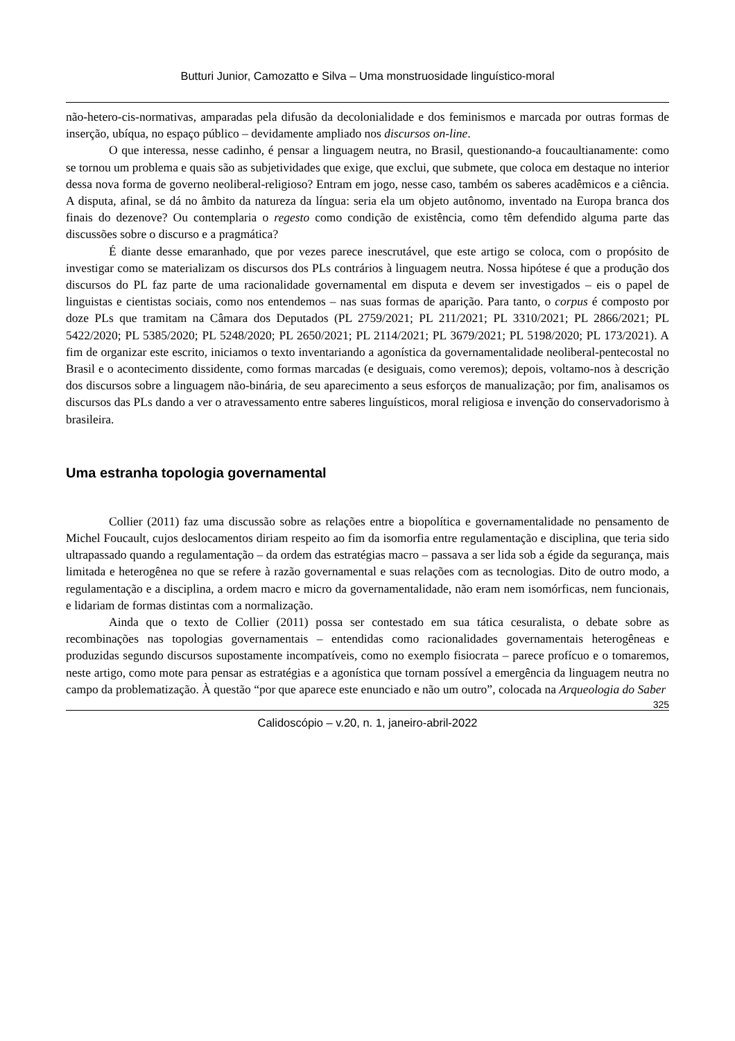Butturi Junior, Camozatto e Silva – Uma monstruosidade linguístico-moral
não-hetero-cis-normativas, amparadas pela difusão da decolonialidade e dos feminismos e marcada por outras formas de inserção, ubíqua, no espaço público – devidamente ampliado nos discursos on-line.
O que interessa, nesse cadinho, é pensar a linguagem neutra, no Brasil, questionando-a foucaultianamente: como se tornou um problema e quais são as subjetividades que exige, que exclui, que submete, que coloca em destaque no interior dessa nova forma de governo neoliberal-religioso? Entram em jogo, nesse caso, também os saberes acadêmicos e a ciência. A disputa, afinal, se dá no âmbito da natureza da língua: seria ela um objeto autônomo, inventado na Europa branca dos finais do dezenove? Ou contemplaria o regesto como condição de existência, como têm defendido alguma parte das discussões sobre o discurso e a pragmática?
É diante desse emaranhado, que por vezes parece inescrutável, que este artigo se coloca, com o propósito de investigar como se materializam os discursos dos PLs contrários à linguagem neutra. Nossa hipótese é que a produção dos discursos do PL faz parte de uma racionalidade governamental em disputa e devem ser investigados – eis o papel de linguistas e cientistas sociais, como nos entendemos – nas suas formas de aparição. Para tanto, o corpus é composto por doze PLs que tramitam na Câmara dos Deputados (PL 2759/2021; PL 211/2021; PL 3310/2021; PL 2866/2021; PL 5422/2020; PL 5385/2020; PL 5248/2020; PL 2650/2021; PL 2114/2021; PL 3679/2021; PL 5198/2020; PL 173/2021). A fim de organizar este escrito, iniciamos o texto inventariando a agonística da governamentalidade neoliberal-pentecostal no Brasil e o acontecimento dissidente, como formas marcadas (e desiguais, como veremos); depois, voltamo-nos à descrição dos discursos sobre a linguagem não-binária, de seu aparecimento a seus esforços de manualização; por fim, analisamos os discursos das PLs dando a ver o atravessamento entre saberes linguísticos, moral religiosa e invenção do conservadorismo à brasileira.
Uma estranha topologia governamental
Collier (2011) faz uma discussão sobre as relações entre a biopolítica e governamentalidade no pensamento de Michel Foucault, cujos deslocamentos diriam respeito ao fim da isomorfia entre regulamentação e disciplina, que teria sido ultrapassado quando a regulamentação – da ordem das estratégias macro – passava a ser lida sob a égide da segurança, mais limitada e heterogênea no que se refere à razão governamental e suas relações com as tecnologias. Dito de outro modo, a regulamentação e a disciplina, a ordem macro e micro da governamentalidade, não eram nem isomórficas, nem funcionais, e lidariam de formas distintas com a normalização.
Ainda que o texto de Collier (2011) possa ser contestado em sua tática cesuralista, o debate sobre as recombinações nas topologias governamentais – entendidas como racionalidades governamentais heterogêneas e produzidas segundo discursos supostamente incompatíveis, como no exemplo fisiocrata – parece profícuo e o tomaremos, neste artigo, como mote para pensar as estratégias e a agonística que tornam possível a emergência da linguagem neutra no campo da problematização. À questão “por que aparece este enunciado e não um outro”, colocada na Arqueologia do Saber
325
Calidoscópio – v.20, n. 1, janeiro-abril-2022